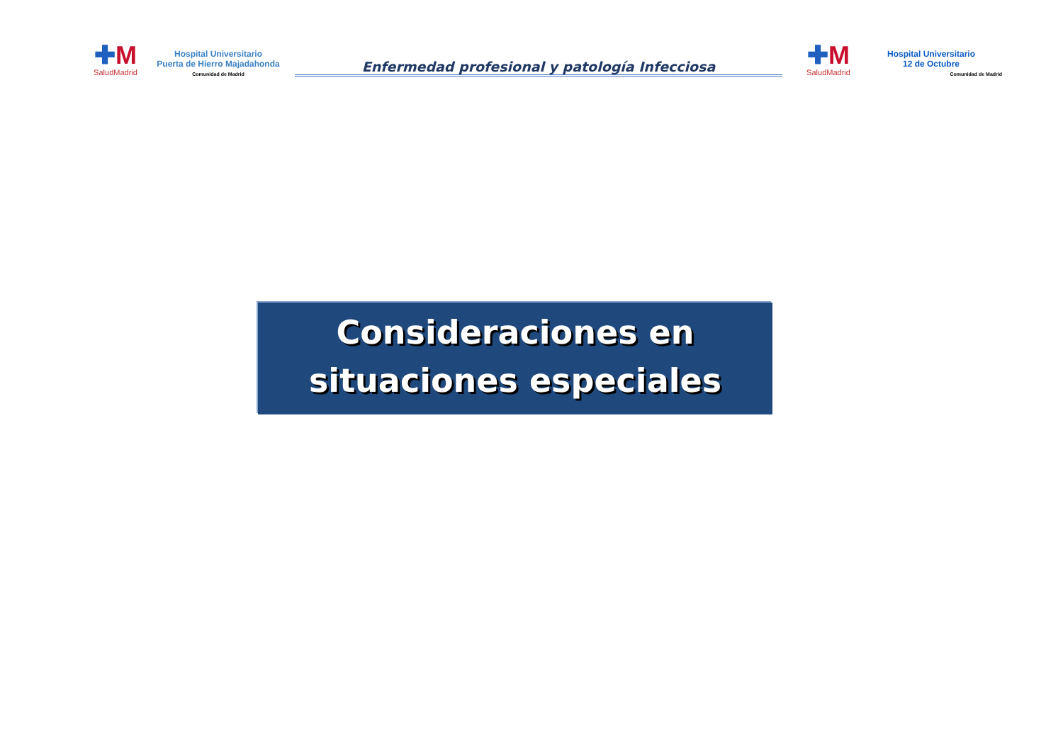✚M
SaludMadrid
Hospital Universitario
Puerta de Hierro Majadahonda
Comunidad de Madrid
Enfermedad profesional y patología Infecciosa
✚M
SaludMadrid
Hospital Universitario
12 de Octubre
Comunidad de Madrid
Consideraciones en
situaciones especiales